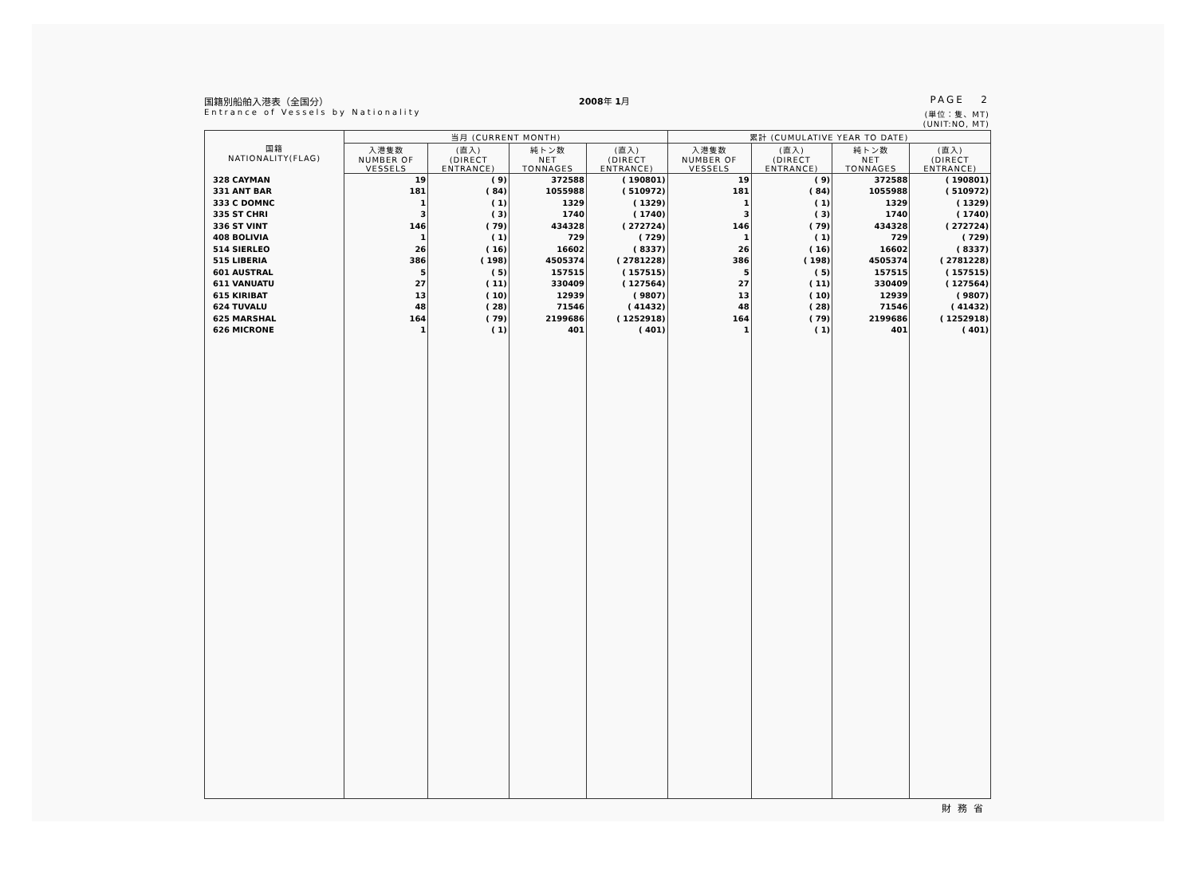国籍別船舶入港表（全国分） 2008年 1月 PAGE 2
Entrance of Vessels by Nationality
(単位：隻、MT)
(UNIT:NO, MT)
| 国籍 NATIONALITY(FLAG) | 当月 (CURRENT MONTH) | | | | 累計 (CUMULATIVE YEAR TO DATE) | | | |
| --- | --- | --- | --- | --- | --- | --- | --- | --- |
| | 入港隻数 | (直入) | 純トン数 | (直入) | 入港隻数 | (直入) | 純トン数 | (直入) |
| | NUMBER OF | (DIRECT | NET | (DIRECT | NUMBER OF | (DIRECT | NET | (DIRECT |
| | VESSELS | ENTRANCE) | TONNAGES | ENTRANCE) | VESSELS | ENTRANCE) | TONNAGES | ENTRANCE) |
| 328 CAYMAN | 19 | ( 9) | 372588 | ( 190801) | 19 | ( 9) | 372588 | ( 190801) |
| 331 ANT BAR | 181 | ( 84) | 1055988 | ( 510972) | 181 | ( 84) | 1055988 | ( 510972) |
| 333 C DOMNC | 1 | ( 1) | 1329 | ( 1329) | 1 | ( 1) | 1329 | ( 1329) |
| 335 ST CHRI | 3 | ( 3) | 1740 | ( 1740) | 3 | ( 3) | 1740 | ( 1740) |
| 336 ST VINT | 146 | ( 79) | 434328 | ( 272724) | 146 | ( 79) | 434328 | ( 272724) |
| 408 BOLIVIA | 1 | ( 1) | 729 | ( 729) | 1 | ( 1) | 729 | ( 729) |
| 514 SIERLEO | 26 | ( 16) | 16602 | ( 8337) | 26 | ( 16) | 16602 | ( 8337) |
| 515 LIBERIA | 386 | ( 198) | 4505374 | ( 2781228) | 386 | ( 198) | 4505374 | ( 2781228) |
| 601 AUSTRAL | 5 | ( 5) | 157515 | ( 157515) | 5 | ( 5) | 157515 | ( 157515) |
| 611 VANUATU | 27 | ( 11) | 330409 | ( 127564) | 27 | ( 11) | 330409 | ( 127564) |
| 615 KIRIBAT | 13 | ( 10) | 12939 | ( 9807) | 13 | ( 10) | 12939 | ( 9807) |
| 624 TUVALU | 48 | ( 28) | 71546 | ( 41432) | 48 | ( 28) | 71546 | ( 41432) |
| 625 MARSHAL | 164 | ( 79) | 2199686 | ( 1252918) | 164 | ( 79) | 2199686 | ( 1252918) |
| 626 MICRONE | 1 | ( 1) | 401 | ( 401) | 1 | ( 1) | 401 | ( 401) |
財務省